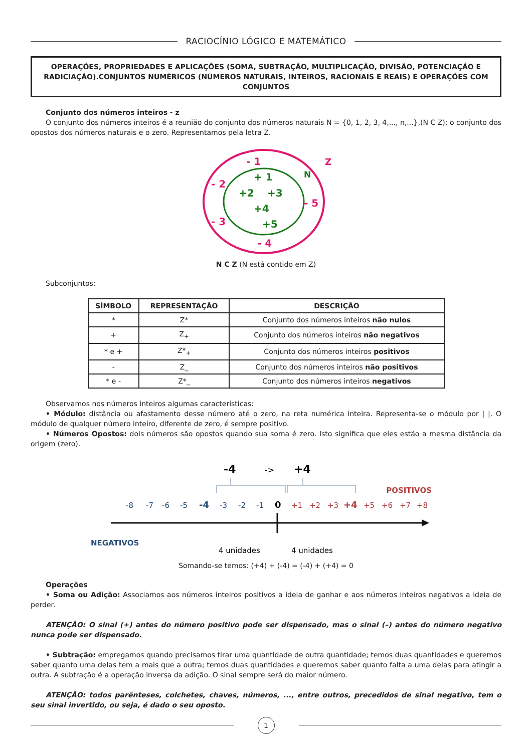RACIOCÍNIO LÓGICO E MATEMÁTICO
OPERAÇÕES, PROPRIEDADES E APLICAÇÕES (SOMA, SUBTRAÇÃO, MULTIPLICAÇÃO, DIVISÃO, POTENCIAÇÃO E RADICIAÇÃO).CONJUNTOS NUMÉRICOS (NÚMEROS NATURAIS, INTEIROS, RACIONAIS E REAIS) E OPERAÇÕES COM CONJUNTOS
Conjunto dos números inteiros - z
O conjunto dos números inteiros é a reunião do conjunto dos números naturais N = {0, 1, 2, 3, 4,..., n,...},(N C Z); o conjunto dos opostos dos números naturais e o zero. Representamos pela letra Z.
- 1
Z
- 2
- 5
- 3
- 4
+ 1
N
+2
+3
+4
+5
N C Z (N está contido em Z)
Subconjuntos:
| SÍMBOLO | REPRESENTAÇÃO | DESCRIÇÃO |
| --- | --- | --- |
| * | Z* | Conjunto dos números inteiros não nulos |
| + | Z<sub>+</sub> | Conjunto dos números inteiros não negativos |
| * e + | Z*<sub>+</sub> | Conjunto dos números inteiros positivos |
| - | Z_ | Conjunto dos números inteiros não positivos |
| * e - | Z*_ | Conjunto dos números inteiros negativos |
Observamos nos números inteiros algumas características:
• Módulo: distância ou afastamento desse número até o zero, na reta numérica inteira. Representa-se o módulo por | |. O módulo de qualquer número inteiro, diferente de zero, é sempre positivo.
• Números Opostos: dois números são opostos quando sua soma é zero. Isto significa que eles estão a mesma distância da origem (zero).
-4
->
+4
POSITIVOS
-8
-7
-6
-5
-4
-3
-2
-1
0
+1
+2
+3
+4
+5
+6
+7
+8
NEGATIVOS
4 unidades
4 unidades
Somando-se temos: (+4) + (-4) = (-4) + (+4) = 0
Operações
• Soma ou Adição: Associamos aos números inteiros positivos a ideia de ganhar e aos números inteiros negativos a ideia de perder.
ATENÇÃO: O sinal (+) antes do número positivo pode ser dispensado, mas o sinal (–) antes do número negativo nunca pode ser dispensado.
• Subtração: empregamos quando precisamos tirar uma quantidade de outra quantidade; temos duas quantidades e queremos saber quanto uma delas tem a mais que a outra; temos duas quantidades e queremos saber quanto falta a uma delas para atingir a outra. A subtração é a operação inversa da adição. O sinal sempre será do maior número.
ATENÇÃO: todos parênteses, colchetes, chaves, números, ..., entre outros, precedidos de sinal negativo, tem o seu sinal invertido, ou seja, é dado o seu oposto.
1